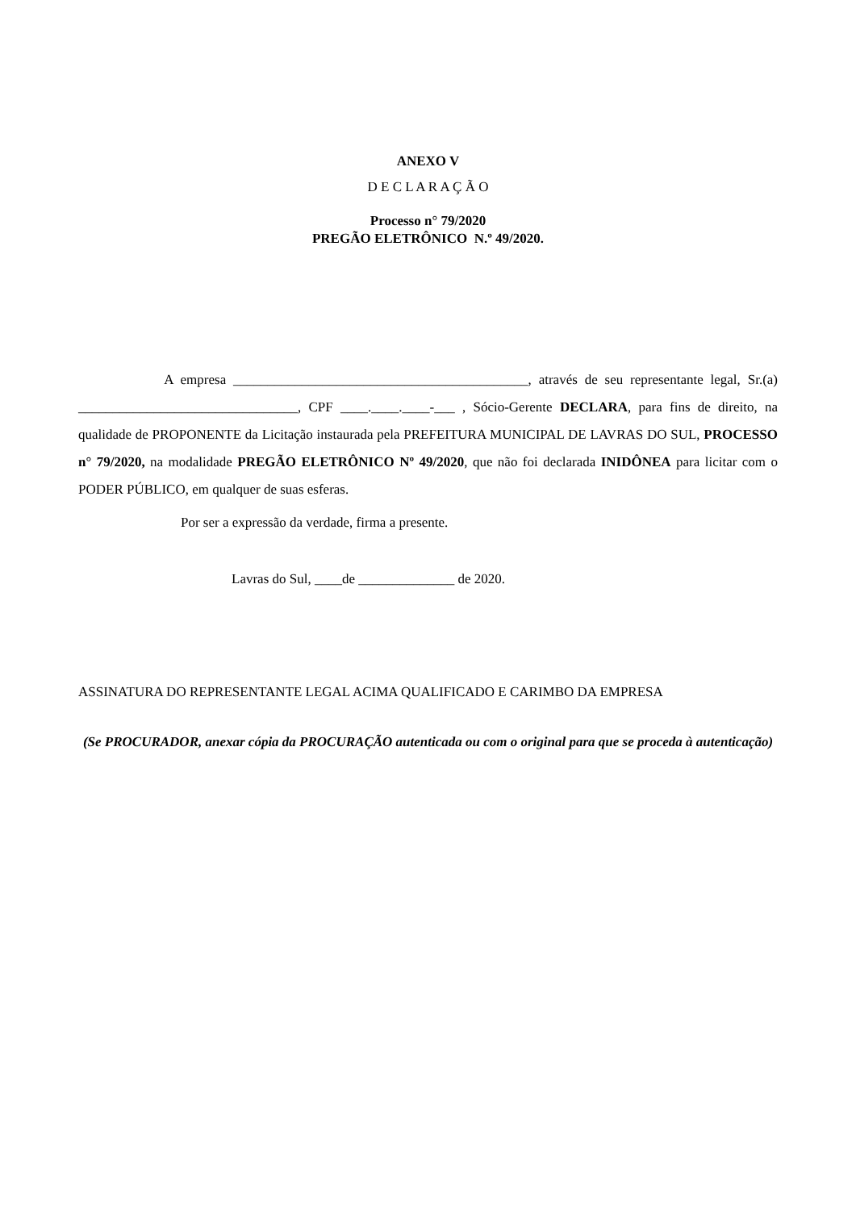ANEXO V
D E C L A R A Ç Ã O
Processo n° 79/2020
PREGÃO ELETRÔNICO N.º 49/2020.
A empresa ___________________________________________, através de seu representante legal, Sr.(a) ________________________________, CPF ____.____.____-___ , Sócio-Gerente DECLARA, para fins de direito, na qualidade de PROPONENTE da Licitação instaurada pela PREFEITURA MUNICIPAL DE LAVRAS DO SUL, PROCESSO n° 79/2020, na modalidade PREGÃO ELETRÔNICO Nº 49/2020, que não foi declarada INIDÔNEA para licitar com o PODER PÚBLICO, em qualquer de suas esferas.
Por ser a expressão da verdade, firma a presente.
Lavras do Sul, ____de ______________ de 2020.
ASSINATURA DO REPRESENTANTE LEGAL ACIMA QUALIFICADO E CARIMBO DA EMPRESA
(Se PROCURADOR, anexar cópia da PROCURAÇÃO autenticada ou com o original para que se proceda à autenticação)